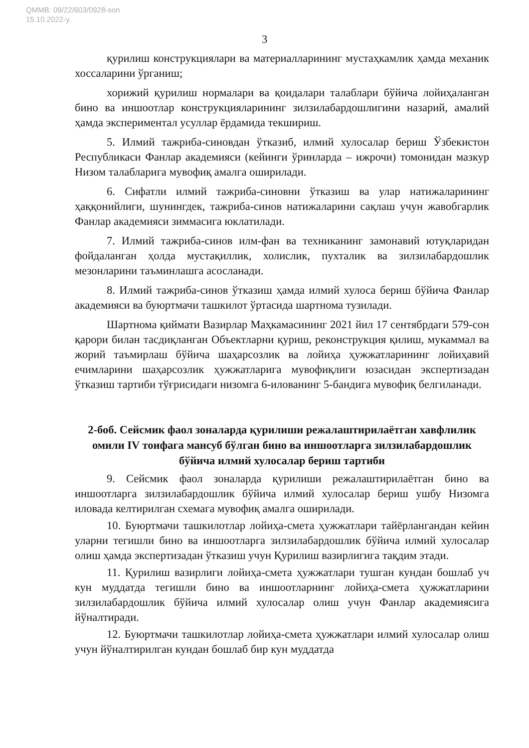QMMB: 09/22/603/0928-son
15.10.2022-y.
3
қурилиш конструкциялари ва материалларининг мустаҳкамлик ҳамда механик хоссаларини ўрганиш;
хорижий қурилиш нормалари ва қоидалари талаблари бўйича лойиҳаланган бино ва иншоотлар конструкцияларининг зилзилабардошлигини назарий, амалий ҳамда экспериментал усуллар ёрдамида текшириш.
5. Илмий тажриба-синовдан ўтказиб, илмий хулосалар бериш Ўзбекистон Республикаси Фанлар академияси (кейинги ўринларда – ижрочи) томонидан мазкур Низом талабларига мувофиқ амалга оширилади.
6. Сифатли илмий тажриба-синовни ўтказиш ва улар натижаларининг ҳаққонийлиги, шунингдек, тажриба-синов натижаларини сақлаш учун жавобгарлик Фанлар академияси зиммасига юклатилади.
7. Илмий тажриба-синов илм-фан ва техниканинг замонавий ютуқларидан фойдаланган ҳолда мустақиллик, холислик, пухталик ва зилзилабардошлик мезонларини таъминлашга асосланади.
8. Илмий тажриба-синов ўтказиш ҳамда илмий хулоса бериш бўйича Фанлар академияси ва буюртмачи ташкилот ўртасида шартнома тузилади.
Шартнома қиймати Вазирлар Маҳкамасининг 2021 йил 17 сентябрдаги 579-сон қарори билан тасдиқланган Объектларни қуриш, реконструкция қилиш, мукаммал ва жорий таъмирлаш бўйича шаҳарсозлик ва лойиҳа ҳужжатларининг лойиҳавий ечимларини шаҳарсозлик ҳужжатларига мувофиқлиги юзасидан экспертизадан ўтказиш тартиби тўғрисидаги низомга 6-илованинг 5-бандига мувофиқ белгиланади.
2-боб. Сейсмик фаол зоналарда қурилиши режалаштирилаётган хавфлилик омили IV тоифага мансуб бўлган бино ва иншоотларга зилзилабардошлик бўйича илмий хулосалар бериш тартиби
9. Сейсмик фаол зоналарда қурилиши режалаштирилаётган бино ва иншоотларга зилзилабардошлик бўйича илмий хулосалар бериш ушбу Низомга иловада келтирилган схемага мувофиқ амалга оширилади.
10. Буюртмачи ташкилотлар лойиҳа-смета ҳужжатлари тайёрлангандан кейин уларни тегишли бино ва иншоотларга зилзилабардошлик бўйича илмий хулосалар олиш ҳамда экспертизадан ўтказиш учун Қурилиш вазирлигига тақдим этади.
11. Қурилиш вазирлиги лойиҳа-смета ҳужжатлари тушган кундан бошлаб уч кун муддатда тегишли бино ва иншоотларнинг лойиҳа-смета ҳужжатларини зилзилабардошлик бўйича илмий хулосалар олиш учун Фанлар академиясига йўналтиради.
12. Буюртмачи ташкилотлар лойиҳа-смета ҳужжатлари илмий хулосалар олиш учун йўналтирилган кундан бошлаб бир кун муддатда